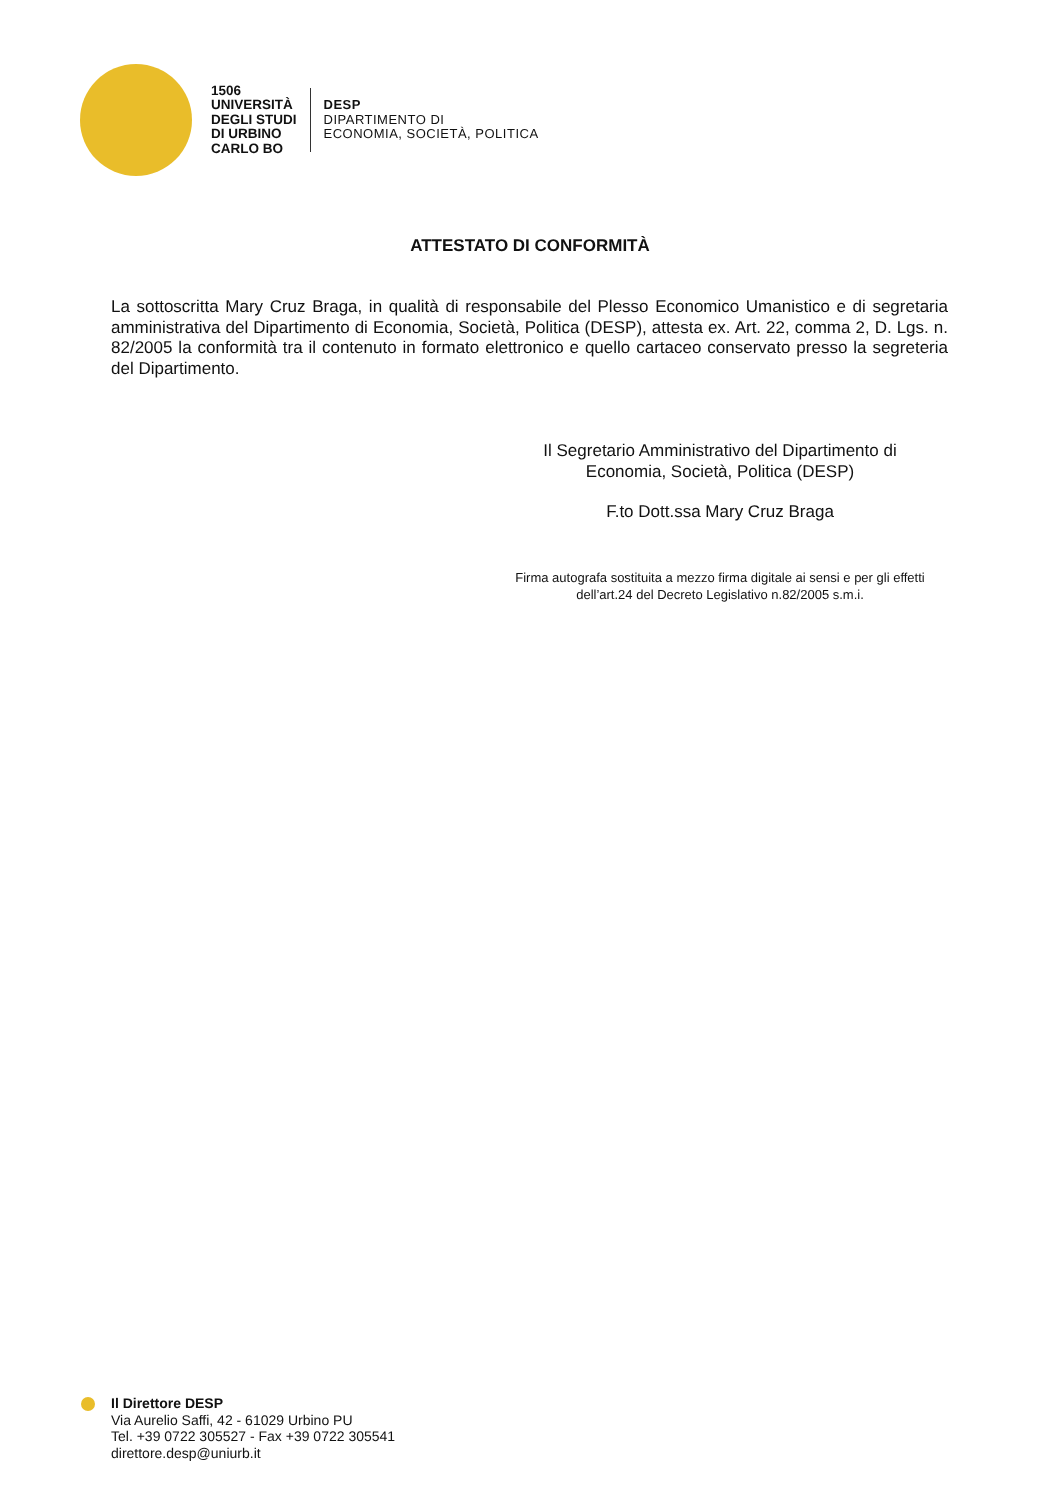1506
UNIVERSITÀ
DEGLI STUDI
DI URBINO
CARLO BO
DESP
DIPARTIMENTO DI
ECONOMIA, SOCIETÀ, POLITICA
ATTESTATO DI CONFORMITÀ
La sottoscritta Mary Cruz Braga, in qualità di responsabile del Plesso Economico Umanistico e di segretaria amministrativa del Dipartimento di Economia, Società, Politica (DESP), attesta ex. Art. 22, comma 2, D. Lgs. n. 82/2005 la conformità tra il contenuto in formato elettronico e quello cartaceo conservato presso la segreteria del Dipartimento.
Il Segretario Amministrativo del Dipartimento di
Economia, Società, Politica (DESP)
F.to Dott.ssa Mary Cruz Braga
Firma autografa sostituita a mezzo firma digitale ai sensi e per gli effetti
dell’art.24 del Decreto Legislativo n.82/2005 s.m.i.
Il Direttore DESP
Via Aurelio Saffi, 42 - 61029 Urbino PU
Tel. +39 0722 305527 - Fax +39 0722 305541
direttore.desp@uniurb.it